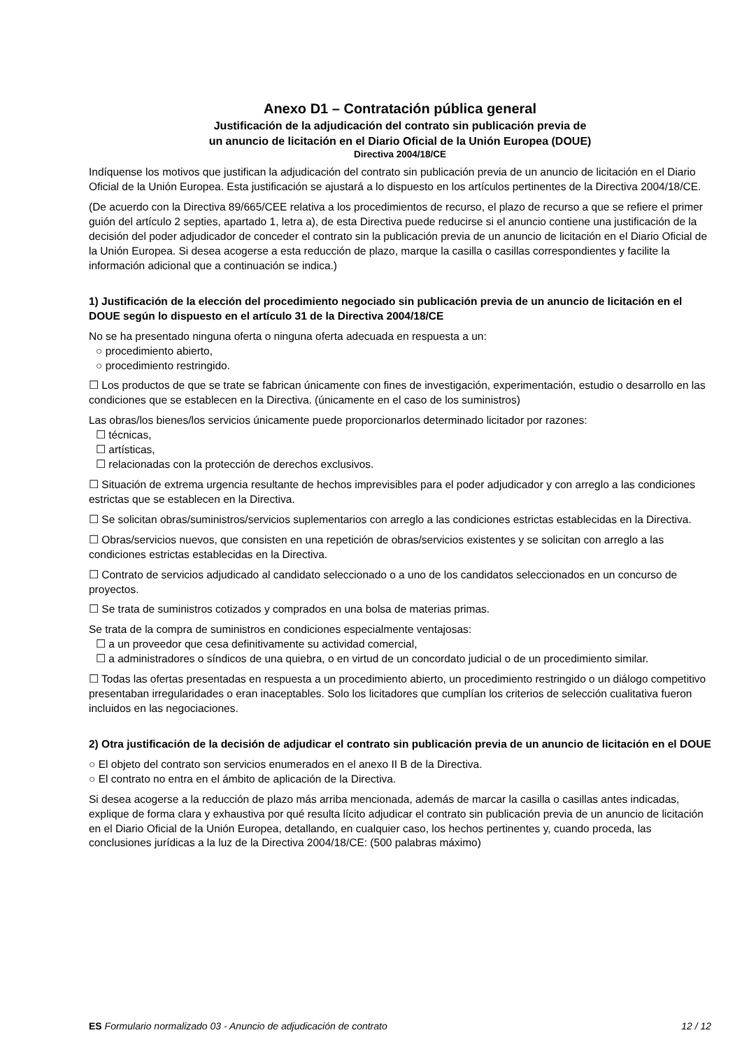Anexo D1 – Contratación pública general
Justificación de la adjudicación del contrato sin publicación previa de
un anuncio de licitación en el Diario Oficial de la Unión Europea (DOUE)
Directiva 2004/18/CE
Indíquense los motivos que justifican la adjudicación del contrato sin publicación previa de un anuncio de licitación en el Diario Oficial de la Unión Europea. Esta justificación se ajustará a lo dispuesto en los artículos pertinentes de la Directiva 2004/18/CE.
(De acuerdo con la Directiva 89/665/CEE relativa a los procedimientos de recurso, el plazo de recurso a que se refiere el primer guión del artículo 2 septies, apartado 1, letra a), de esta Directiva puede reducirse si el anuncio contiene una justificación de la decisión del poder adjudicador de conceder el contrato sin la publicación previa de un anuncio de licitación en el Diario Oficial de la Unión Europea. Si desea acogerse a esta reducción de plazo, marque la casilla o casillas correspondientes y facilite la información adicional que a continuación se indica.)
1) Justificación de la elección del procedimiento negociado sin publicación previa de un anuncio de licitación en el DOUE según lo dispuesto en el artículo 31 de la Directiva 2004/18/CE
No se ha presentado ninguna oferta o ninguna oferta adecuada en respuesta a un:
○ procedimiento abierto,
○ procedimiento restringido.
☐ Los productos de que se trate se fabrican únicamente con fines de investigación, experimentación, estudio o desarrollo en las condiciones que se establecen en la Directiva. (únicamente en el caso de los suministros)
Las obras/los bienes/los servicios únicamente puede proporcionarlos determinado licitador por razones:
☐ técnicas,
☐ artísticas,
☐ relacionadas con la protección de derechos exclusivos.
☐ Situación de extrema urgencia resultante de hechos imprevisibles para el poder adjudicador y con arreglo a las condiciones estrictas que se establecen en la Directiva.
☐ Se solicitan obras/suministros/servicios suplementarios con arreglo a las condiciones estrictas establecidas en la Directiva.
☐ Obras/servicios nuevos, que consisten en una repetición de obras/servicios existentes y se solicitan con arreglo a las condiciones estrictas establecidas en la Directiva.
☐ Contrato de servicios adjudicado al candidato seleccionado o a uno de los candidatos seleccionados en un concurso de proyectos.
☐ Se trata de suministros cotizados y comprados en una bolsa de materias primas.
Se trata de la compra de suministros en condiciones especialmente ventajosas:
☐ a un proveedor que cesa definitivamente su actividad comercial,
☐ a administradores o síndicos de una quiebra, o en virtud de un concordato judicial o de un procedimiento similar.
☐ Todas las ofertas presentadas en respuesta a un procedimiento abierto, un procedimiento restringido o un diálogo competitivo presentaban irregularidades o eran inaceptables. Solo los licitadores que cumplían los criterios de selección cualitativa fueron incluidos en las negociaciones.
2) Otra justificación de la decisión de adjudicar el contrato sin publicación previa de un anuncio de licitación en el DOUE
○ El objeto del contrato son servicios enumerados en el anexo II B de la Directiva.
○ El contrato no entra en el ámbito de aplicación de la Directiva.
Si desea acogerse a la reducción de plazo más arriba mencionada, además de marcar la casilla o casillas antes indicadas, explique de forma clara y exhaustiva por qué resulta lícito adjudicar el contrato sin publicación previa de un anuncio de licitación en el Diario Oficial de la Unión Europea, detallando, en cualquier caso, los hechos pertinentes y, cuando proceda, las conclusiones jurídicas a la luz de la Directiva 2004/18/CE: (500 palabras máximo)
ES Formulario normalizado 03 - Anuncio de adjudicación de contrato 12 / 12